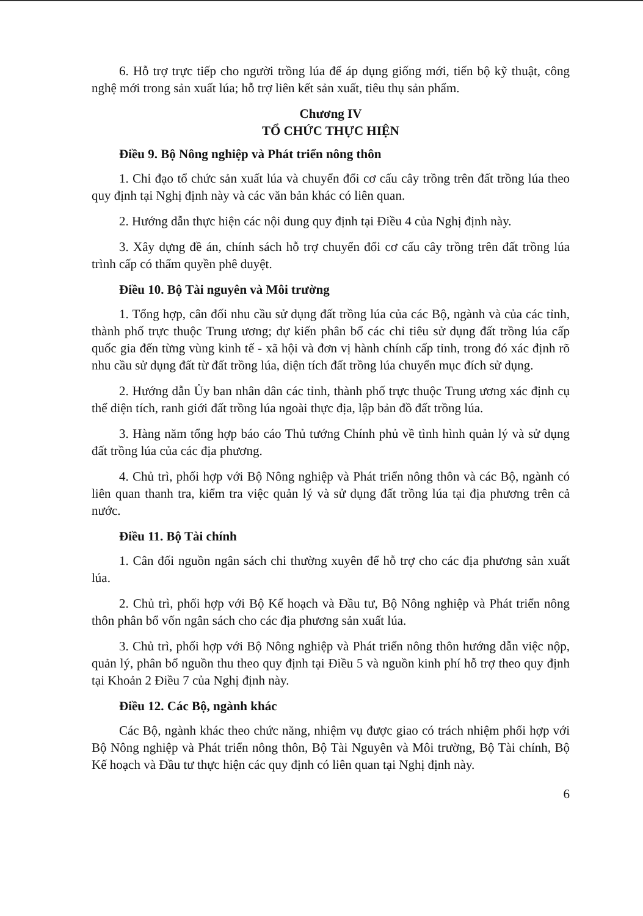6. Hỗ trợ trực tiếp cho người trồng lúa để áp dụng giống mới, tiến bộ kỹ thuật, công nghệ mới trong sản xuất lúa; hỗ trợ liên kết sản xuất, tiêu thụ sản phẩm.
Chương IV
TỔ CHỨC THỰC HIỆN
Điều 9. Bộ Nông nghiệp và Phát triển nông thôn
1. Chỉ đạo tổ chức sản xuất lúa và chuyển đổi cơ cấu cây trồng trên đất trồng lúa theo quy định tại Nghị định này và các văn bản khác có liên quan.
2. Hướng dẫn thực hiện các nội dung quy định tại Điều 4 của Nghị định này.
3. Xây dựng đề án, chính sách hỗ trợ chuyển đổi cơ cấu cây trồng trên đất trồng lúa trình cấp có thẩm quyền phê duyệt.
Điều 10. Bộ Tài nguyên và Môi trường
1. Tổng hợp, cân đối nhu cầu sử dụng đất trồng lúa của các Bộ, ngành và của các tỉnh, thành phố trực thuộc Trung ương; dự kiến phân bổ các chỉ tiêu sử dụng đất trồng lúa cấp quốc gia đến từng vùng kinh tế - xã hội và đơn vị hành chính cấp tỉnh, trong đó xác định rõ nhu cầu sử dụng đất từ đất trồng lúa, diện tích đất trồng lúa chuyển mục đích sử dụng.
2. Hướng dẫn Ủy ban nhân dân các tỉnh, thành phố trực thuộc Trung ương xác định cụ thể diện tích, ranh giới đất trồng lúa ngoài thực địa, lập bản đồ đất trồng lúa.
3. Hàng năm tổng hợp báo cáo Thủ tướng Chính phủ về tình hình quản lý và sử dụng đất trồng lúa của các địa phương.
4. Chủ trì, phối hợp với Bộ Nông nghiệp và Phát triển nông thôn và các Bộ, ngành có liên quan thanh tra, kiểm tra việc quản lý và sử dụng đất trồng lúa tại địa phương trên cả nước.
Điều 11. Bộ Tài chính
1. Cân đối nguồn ngân sách chi thường xuyên để hỗ trợ cho các địa phương sản xuất lúa.
2. Chủ trì, phối hợp với Bộ Kế hoạch và Đầu tư, Bộ Nông nghiệp và Phát triển nông thôn phân bổ vốn ngân sách cho các địa phương sản xuất lúa.
3. Chủ trì, phối hợp với Bộ Nông nghiệp và Phát triển nông thôn hướng dẫn việc nộp, quản lý, phân bổ nguồn thu theo quy định tại Điều 5 và nguồn kinh phí hỗ trợ theo quy định tại Khoản 2 Điều 7 của Nghị định này.
Điều 12. Các Bộ, ngành khác
Các Bộ, ngành khác theo chức năng, nhiệm vụ được giao có trách nhiệm phối hợp với Bộ Nông nghiệp và Phát triển nông thôn, Bộ Tài Nguyên và Môi trường, Bộ Tài chính, Bộ Kế hoạch và Đầu tư thực hiện các quy định có liên quan tại Nghị định này.
6